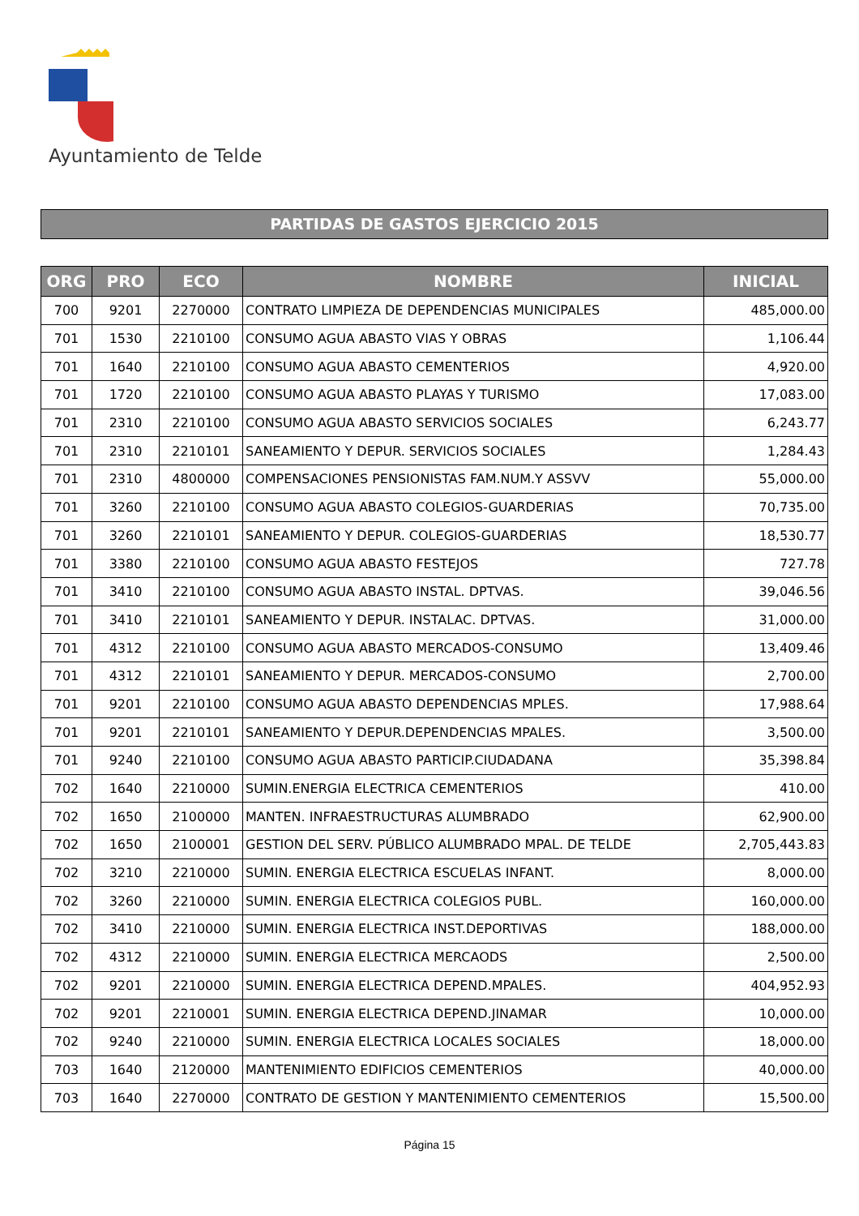Ayuntamiento de Telde
PARTIDAS DE GASTOS EJERCICIO 2015
| ORG | PRO | ECO | NOMBRE | INICIAL |
| --- | --- | --- | --- | --- |
| 700 | 9201 | 2270000 | CONTRATO LIMPIEZA DE DEPENDENCIAS MUNICIPALES | 485,000.00 |
| 701 | 1530 | 2210100 | CONSUMO AGUA ABASTO VIAS Y OBRAS | 1,106.44 |
| 701 | 1640 | 2210100 | CONSUMO AGUA ABASTO CEMENTERIOS | 4,920.00 |
| 701 | 1720 | 2210100 | CONSUMO AGUA ABASTO PLAYAS Y TURISMO | 17,083.00 |
| 701 | 2310 | 2210100 | CONSUMO AGUA ABASTO SERVICIOS SOCIALES | 6,243.77 |
| 701 | 2310 | 2210101 | SANEAMIENTO Y DEPUR. SERVICIOS SOCIALES | 1,284.43 |
| 701 | 2310 | 4800000 | COMPENSACIONES PENSIONISTAS FAM.NUM.Y ASSVV | 55,000.00 |
| 701 | 3260 | 2210100 | CONSUMO AGUA ABASTO COLEGIOS-GUARDERIAS | 70,735.00 |
| 701 | 3260 | 2210101 | SANEAMIENTO Y DEPUR. COLEGIOS-GUARDERIAS | 18,530.77 |
| 701 | 3380 | 2210100 | CONSUMO AGUA ABASTO FESTEJOS | 727.78 |
| 701 | 3410 | 2210100 | CONSUMO AGUA ABASTO INSTAL. DPTVAS. | 39,046.56 |
| 701 | 3410 | 2210101 | SANEAMIENTO Y DEPUR. INSTALAC. DPTVAS. | 31,000.00 |
| 701 | 4312 | 2210100 | CONSUMO AGUA ABASTO MERCADOS-CONSUMO | 13,409.46 |
| 701 | 4312 | 2210101 | SANEAMIENTO Y DEPUR. MERCADOS-CONSUMO | 2,700.00 |
| 701 | 9201 | 2210100 | CONSUMO AGUA ABASTO DEPENDENCIAS MPLES. | 17,988.64 |
| 701 | 9201 | 2210101 | SANEAMIENTO Y DEPUR.DEPENDENCIAS MPALES. | 3,500.00 |
| 701 | 9240 | 2210100 | CONSUMO AGUA ABASTO PARTICIP.CIUDADANA | 35,398.84 |
| 702 | 1640 | 2210000 | SUMIN.ENERGIA ELECTRICA CEMENTERIOS | 410.00 |
| 702 | 1650 | 2100000 | MANTEN. INFRAESTRUCTURAS ALUMBRADO | 62,900.00 |
| 702 | 1650 | 2100001 | GESTION DEL SERV. PÚBLICO ALUMBRADO MPAL. DE TELDE | 2,705,443.83 |
| 702 | 3210 | 2210000 | SUMIN. ENERGIA ELECTRICA ESCUELAS INFANT. | 8,000.00 |
| 702 | 3260 | 2210000 | SUMIN. ENERGIA ELECTRICA COLEGIOS PUBL. | 160,000.00 |
| 702 | 3410 | 2210000 | SUMIN. ENERGIA ELECTRICA INST.DEPORTIVAS | 188,000.00 |
| 702 | 4312 | 2210000 | SUMIN. ENERGIA ELECTRICA MERCAODS | 2,500.00 |
| 702 | 9201 | 2210000 | SUMIN. ENERGIA ELECTRICA DEPEND.MPALES. | 404,952.93 |
| 702 | 9201 | 2210001 | SUMIN. ENERGIA ELECTRICA DEPEND.JINAMAR | 10,000.00 |
| 702 | 9240 | 2210000 | SUMIN. ENERGIA ELECTRICA LOCALES SOCIALES | 18,000.00 |
| 703 | 1640 | 2120000 | MANTENIMIENTO EDIFICIOS CEMENTERIOS | 40,000.00 |
| 703 | 1640 | 2270000 | CONTRATO DE GESTION Y MANTENIMIENTO CEMENTERIOS | 15,500.00 |
Página 15